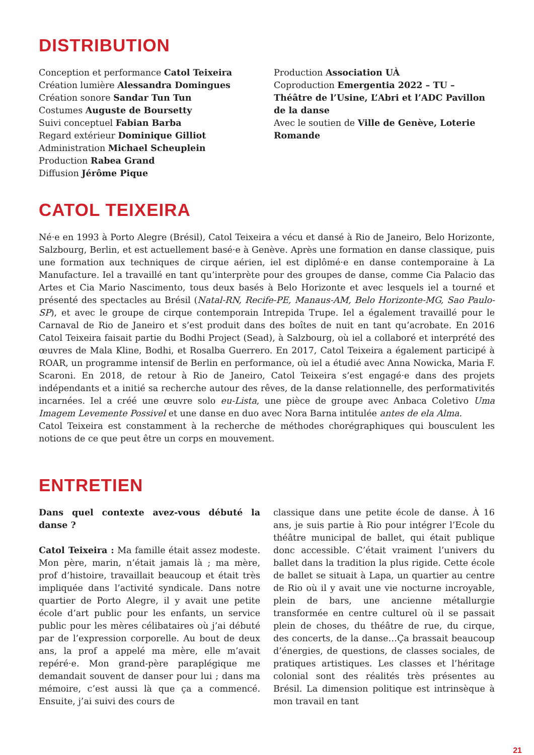DISTRIBUTION
Conception et performance Catol Teixeira
Création lumière Alessandra Domingues
Création sonore Sandar Tun Tun
Costumes Auguste de Boursetty
Suivi conceptuel Fabian Barba
Regard extérieur Dominique Gilliot
Administration Michael Scheuplein
Production Rabea Grand
Diffusion Jérôme Pique
Production Association UÀ
Coproduction Emergentia 2022 – TU – Théâtre de l’Usine, L’Abri et l’ADC Pavillon de la danse
Avec le soutien de Ville de Genève, Loterie Romande
CATOL TEIXEIRA
Né·e en 1993 à Porto Alegre (Brésil), Catol Teixeira a vécu et dansé à Rio de Janeiro, Belo Horizonte, Salzbourg, Berlin, et est actuellement basé·e à Genève. Après une formation en danse classique, puis une formation aux techniques de cirque aérien, iel est diplômé·e en danse contemporaine à La Manufacture. Iel a travaillé en tant qu’interprète pour des groupes de danse, comme Cia Palacio das Artes et Cia Mario Nascimento, tous deux basés à Belo Horizonte et avec lesquels iel a tourné et présenté des spectacles au Brésil (Natal-RN, Recife-PE, Manaus-AM, Belo Horizonte-MG, Sao Paulo-SP), et avec le groupe de cirque contemporain Intrepida Trupe. Iel a également travaillé pour le Carnaval de Rio de Janeiro et s’est produit dans des boîtes de nuit en tant qu’acrobate. En 2016 Catol Teixeira faisait partie du Bodhi Project (Sead), à Salzbourg, où iel a collaboré et interprété des œuvres de Mala Kline, Bodhi, et Rosalba Guerrero. En 2017, Catol Teixeira a également participé à ROAR, un programme intensif de Berlin en performance, où iel a étudié avec Anna Nowicka, Maria F. Scaroni. En 2018, de retour à Rio de Janeiro, Catol Teixeira s’est engagé·e dans des projets indépendants et a initié sa recherche autour des rêves, de la danse relationnelle, des performativités incarnées. Iel a créé une œuvre solo eu-Lista, une pièce de groupe avec Anbaca Coletivo Uma Imagem Levemente Possivel et une danse en duo avec Nora Barna intitulée antes de ela Alma.
Catol Teixeira est constamment à la recherche de méthodes chorégraphiques qui bousculent les notions de ce que peut être un corps en mouvement.
ENTRETIEN
Dans quel contexte avez-vous débuté la danse ?
Catol Teixeira : Ma famille était assez modeste. Mon père, marin, n’était jamais là ; ma mère, prof d’histoire, travaillait beaucoup et était très impliquée dans l’activité syndicale. Dans notre quartier de Porto Alegre, il y avait une petite école d’art public pour les enfants, un service public pour les mères célibataires où j’ai débuté par de l’expression corporelle. Au bout de deux ans, la prof a appelé ma mère, elle m’avait repéré·e. Mon grand-père paraplégique me demandait souvent de danser pour lui ; dans ma mémoire, c’est aussi là que ça a commencé. Ensuite, j’ai suivi des cours de
classique dans une petite école de danse. À 16 ans, je suis partie à Rio pour intégrer l’Ecole du théâtre municipal de ballet, qui était publique donc accessible. C’était vraiment l’univers du ballet dans la tradition la plus rigide. Cette école de ballet se situait à Lapa, un quartier au centre de Rio où il y avait une vie nocturne incroyable, plein de bars, une ancienne métallurgie transformée en centre culturel où il se passait plein de choses, du théâtre de rue, du cirque, des concerts, de la danse…Ça brassait beaucoup d’énergies, de questions, de classes sociales, de pratiques artistiques. Les classes et l’héritage colonial sont des réalités très présentes au Brésil. La dimension politique est intrinsèque à mon travail en tant
21